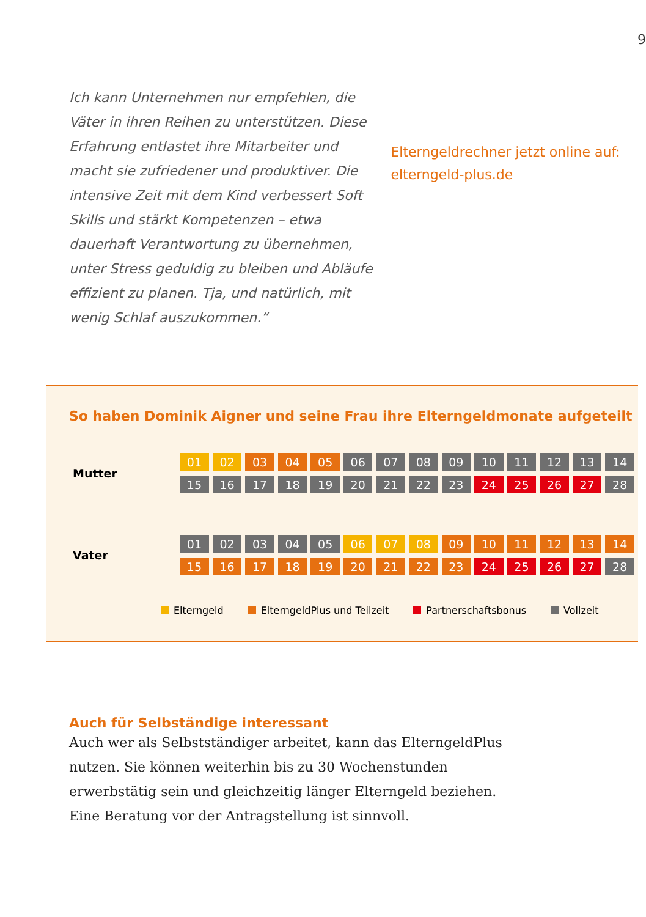9
Ich kann Unternehmen nur empfehlen, die Väter in ihren Reihen zu unterstützen. Diese Erfahrung entlastet ihre Mitarbeiter und macht sie zufriedener und produktiver. Die intensive Zeit mit dem Kind verbessert Soft Skills und stärkt Kompetenzen – etwa dauerhaft Verantwortung zu übernehmen, unter Stress geduldig zu bleiben und Abläufe effizient zu planen. Tja, und natürlich, mit wenig Schlaf auszukommen.“
Elterngeldrechner jetzt online auf: elterngeld-plus.de
So haben Dominik Aigner und seine Frau ihre Elterngeldmonate aufgeteilt
| Mutter | 01 | 02 | 03 | 04 | 05 | 06 | 07 | 08 | 09 | 10 | 11 | 12 | 13 | 14 |
| | 15 | 16 | 17 | 18 | 19 | 20 | 21 | 22 | 23 | 24 | 25 | 26 | 27 | 28 |
| Vater | 01 | 02 | 03 | 04 | 05 | 06 | 07 | 08 | 09 | 10 | 11 | 12 | 13 | 14 |
| | 15 | 16 | 17 | 18 | 19 | 20 | 21 | 22 | 23 | 24 | 25 | 26 | 27 | 28 |
Elterngeld ElterngeldPlus und Teilzeit Partnerschaftsbonus Vollzeit
Auch für Selbständige interessant
Auch wer als Selbstständiger arbeitet, kann das ElterngeldPlus nutzen. Sie können weiterhin bis zu 30 Wochenstunden erwerbstätig sein und gleichzeitig länger Elterngeld beziehen. Eine Beratung vor der Antragstellung ist sinnvoll.